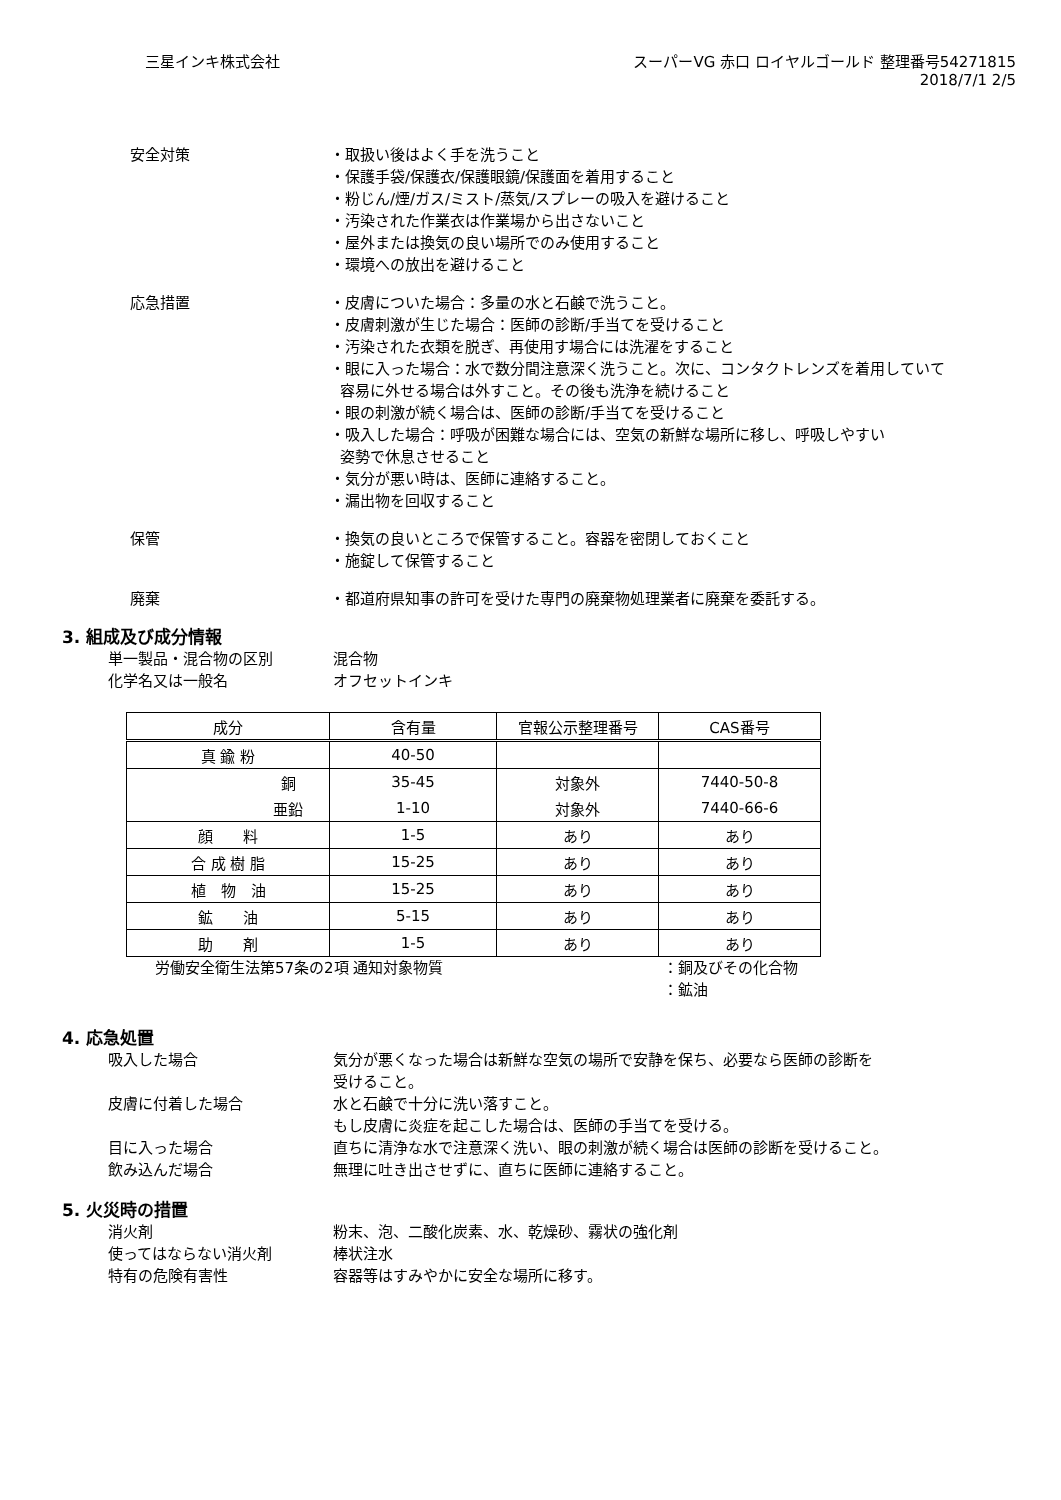三星インキ株式会社 スーパーVG 赤口 ロイヤルゴールド 整理番号54271815
2018/7/1 2/5
安全対策 ・取扱い後はよく手を洗うこと
・保護手袋/保護衣/保護眼鏡/保護面を着用すること
・粉じん/煙/ガス/ミスト/蒸気/スプレーの吸入を避けること
・汚染された作業衣は作業場から出さないこと
・屋外または換気の良い場所でのみ使用すること
・環境への放出を避けること
応急措置 ・皮膚についた場合：多量の水と石鹸で洗うこと。
・皮膚刺激が生じた場合：医師の診断/手当てを受けること
・汚染された衣類を脱ぎ、再使用す場合には洗濯をすること
・眼に入った場合：水で数分間注意深く洗うこと。次に、コンタクトレンズを着用していて
容易に外せる場合は外すこと。その後も洗浄を続けること
・眼の刺激が続く場合は、医師の診断/手当てを受けること
・吸入した場合：呼吸が困難な場合には、空気の新鮮な場所に移し、呼吸しやすい
姿勢で休息させること
・気分が悪い時は、医師に連絡すること。
・漏出物を回収すること
保管 ・換気の良いところで保管すること。容器を密閉しておくこと
・施錠して保管すること
廃棄 ・都道府県知事の許可を受けた専門の廃棄物処理業者に廃棄を委託する。
3. 組成及び成分情報
単一製品・混合物の区別 混合物
化学名又は一般名 オフセットインキ
| 成分 | 含有量 | 官報公示整理番号 | CAS番号 |
| --- | --- | --- | --- |
| 真 鍮 粉 | 40-50 | | |
| 銅 | 35-45 | 対象外 | 7440-50-8 |
| 亜鉛 | 1-10 | 対象外 | 7440-66-6 |
| 顔 料 | 1-5 | あり | あり |
| 合 成 樹 脂 | 15-25 | あり | あり |
| 植 物 油 | 15-25 | あり | あり |
| 鉱 油 | 5-15 | あり | あり |
| 助 剤 | 1-5 | あり | あり |
労働安全衛生法第57条の2項 通知対象物質 ：銅及びその化合物
：鉱油
4. 応急処置
吸入した場合 気分が悪くなった場合は新鮮な空気の場所で安静を保ち、必要なら医師の診断を
受けること。
皮膚に付着した場合 水と石鹸で十分に洗い落すこと。
もし皮膚に炎症を起こした場合は、医師の手当てを受ける。
目に入った場合 直ちに清浄な水で注意深く洗い、眼の刺激が続く場合は医師の診断を受けること。
飲み込んだ場合 無理に吐き出させずに、直ちに医師に連絡すること。
5. 火災時の措置
消火剤 粉末、泡、二酸化炭素、水、乾燥砂、霧状の強化剤
使ってはならない消火剤 棒状注水
特有の危険有害性 容器等はすみやかに安全な場所に移す。